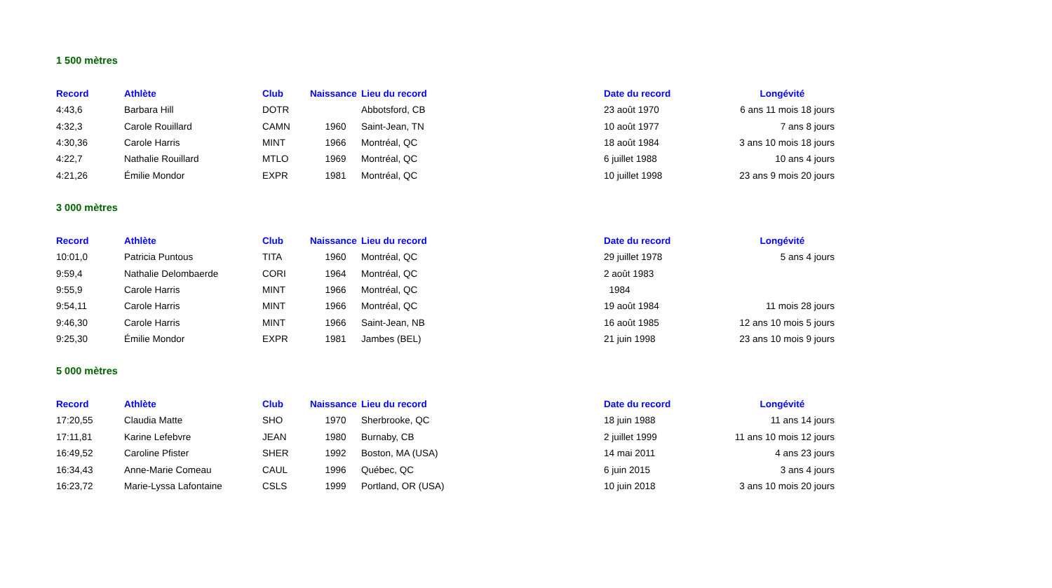1 500 mètres
| Record | Athlète | Club | Naissance | Lieu du record | Date du record | Longévité |
| --- | --- | --- | --- | --- | --- | --- |
| 4:43,6 | Barbara Hill | DOTR | | Abbotsford, CB | 23 août 1970 | 6 ans 11 mois 18 jours |
| 4:32,3 | Carole Rouillard | CAMN | 1960 | Saint-Jean, TN | 10 août 1977 | 7 ans 8 jours |
| 4:30,36 | Carole Harris | MINT | 1966 | Montréal, QC | 18 août 1984 | 3 ans 10 mois 18 jours |
| 4:22,7 | Nathalie Rouillard | MTLO | 1969 | Montréal, QC | 6 juillet 1988 | 10 ans 4 jours |
| 4:21,26 | Émilie Mondor | EXPR | 1981 | Montréal, QC | 10 juillet 1998 | 23 ans 9 mois 20 jours |
3 000 mètres
| Record | Athlète | Club | Naissance | Lieu du record | Date du record | Longévité |
| --- | --- | --- | --- | --- | --- | --- |
| 10:01,0 | Patricia Puntous | TITA | 1960 | Montréal, QC | 29 juillet 1978 | 5 ans 4 jours |
| 9:59,4 | Nathalie Delombaerde | CORI | 1964 | Montréal, QC | 2 août 1983 | |
| 9:55,9 | Carole Harris | MINT | 1966 | Montréal, QC | 1984 | |
| 9:54,11 | Carole Harris | MINT | 1966 | Montréal, QC | 19 août 1984 | 11 mois 28 jours |
| 9:46,30 | Carole Harris | MINT | 1966 | Saint-Jean, NB | 16 août 1985 | 12 ans 10 mois 5 jours |
| 9:25,30 | Émilie Mondor | EXPR | 1981 | Jambes (BEL) | 21 juin 1998 | 23 ans 10 mois 9 jours |
5 000 mètres
| Record | Athlète | Club | Naissance | Lieu du record | Date du record | Longévité |
| --- | --- | --- | --- | --- | --- | --- |
| 17:20,55 | Claudia Matte | SHO | 1970 | Sherbrooke, QC | 18 juin 1988 | 11 ans 14 jours |
| 17:11,81 | Karine Lefebvre | JEAN | 1980 | Burnaby, CB | 2 juillet 1999 | 11 ans 10 mois 12 jours |
| 16:49,52 | Caroline Pfister | SHER | 1992 | Boston, MA (USA) | 14 mai 2011 | 4 ans 23 jours |
| 16:34,43 | Anne-Marie Comeau | CAUL | 1996 | Québec, QC | 6 juin 2015 | 3 ans 4 jours |
| 16:23,72 | Marie-Lyssa Lafontaine | CSLS | 1999 | Portland, OR (USA) | 10 juin 2018 | 3 ans 10 mois 20 jours |